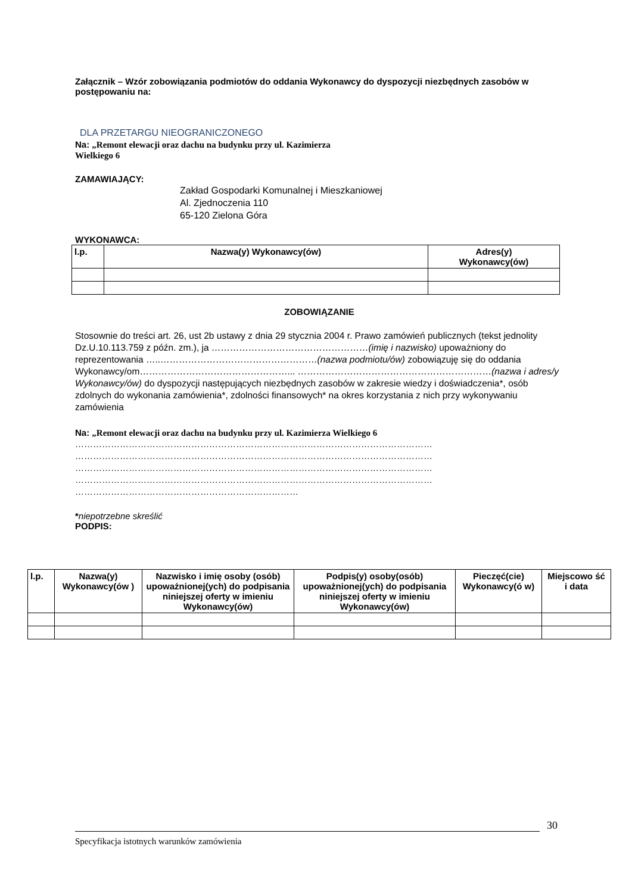Załącznik – Wzór zobowiązania podmiotów do oddania Wykonawcy do dyspozycji niezbędnych zasobów w postępowaniu na:
DLA PRZETARGU NIEOGRANICZONEGO
Na: „Remont elewacji oraz dachu na budynku przy ul. Kazimierza
Wielkiego 6
ZAMAWIAJĄCY:
Zakład Gospodarki Komunalnej i Mieszkaniowej
Al. Zjednoczenia 110
65-120 Zielona Góra
WYKONAWCA:
| l.p. | Nazwa(y) Wykonawcy(ów) | Adres(y) Wykonawcy(ów) |
ZOBOWIĄZANIE
Stosownie do treści art. 26, ust 2b ustawy z dnia 29 stycznia 2004 r. Prawo zamówień publicznych (tekst jednolity Dz.U.10.113.759 z późn. zm.), ja ……………………………………………(imię i nazwisko) upoważniony do reprezentowania …..……………………………………………(nazwa podmiotu/ów) zobowiązuję się do oddania Wykonawcy/om…………………………………………... ………………………………………………………(nazwa i adres/y Wykonawcy/ów) do dyspozycji następujących niezbędnych zasobów w zakresie wiedzy i doświadczenia*, osób zdolnych do wykonania zamówienia*, zdolności finansowych* na okres korzystania z nich przy wykonywaniu zamówienia
Na: „Remont elewacji oraz dachu na budynku przy ul. Kazimierza Wielkiego 6
…………………………………………………………………………………………………………
…………………………………………………………………………………………………………
…………………………………………………………………………………………………………
…………………………………………………………………………………………………………
…………………………………………………………………
*niepotrzebne skreślić
PODPIS:
| l.p. | Nazwa(y) Wykonawcy(ów ) | Nazwisko i imię osoby (osób) upoważnionej(ych) do podpisania niniejszej oferty w imieniu Wykonawcy(ów) | Podpis(y) osoby(osób) upoważnionej(ych) do podpisania niniejszej oferty w imieniu Wykonawcy(ów) | Pieczęć(cie) Wykonawcy(ó w) | Miejscowo ść i data |
30
Specyfikacja istotnych warunków zamówienia